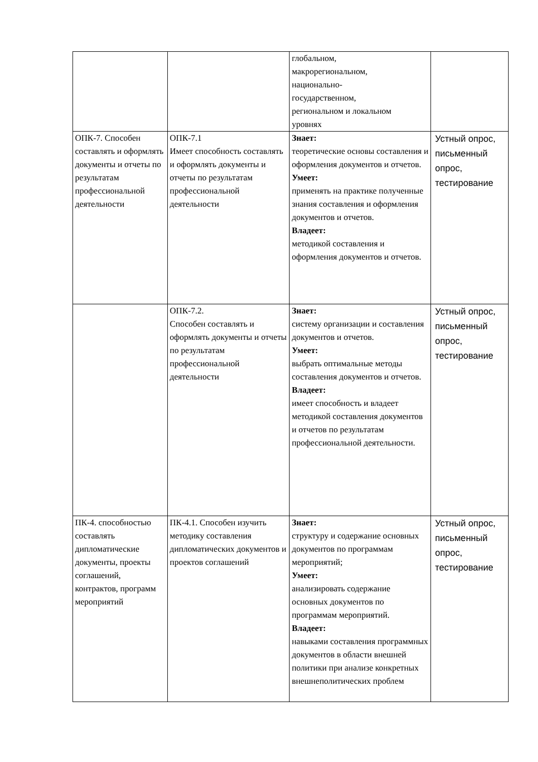| | | глобальном, макрорегиональном, национально- государственном, региональном и локальном уровнях | |
| ОПК-7. Способен составлять и оформлять документы и отчеты по результатам профессиональной деятельности | ОПК-7.1 Имеет способность составлять и оформлять документы и отчеты по результатам профессиональной деятельности | Знает: теоретические основы составления и оформления документов и отчетов. Умеет: применять на практике полученные знания составления и оформления документов и отчетов. Владеет: методикой составления и оформления документов и отчетов. | Устный опрос, письменный опрос, тестирование |
| | ОПК-7.2. Способен составлять и оформлять документы и отчеты по результатам профессиональной деятельности | Знает: систему организации и составления документов и отчетов. Умеет: выбрать оптимальные методы составления документов и отчетов. Владеет: имеет способность и владеет методикой составления документов и отчетов по результатам профессиональной деятельности. | Устный опрос, письменный опрос, тестирование |
| ПК-4. способностью составлять дипломатические документы, проекты соглашений, контрактов, программ мероприятий | ПК-4.1. Способен изучить методику составления дипломатических документов и проектов соглашений | Знает: структуру и содержание основных документов по программам мероприятий; Умеет: анализировать содержание основных документов по программам мероприятий. Владеет: навыками составления программных документов в области внешней политики при анализе конкретных внешнеполитических проблем | Устный опрос, письменный опрос, тестирование |